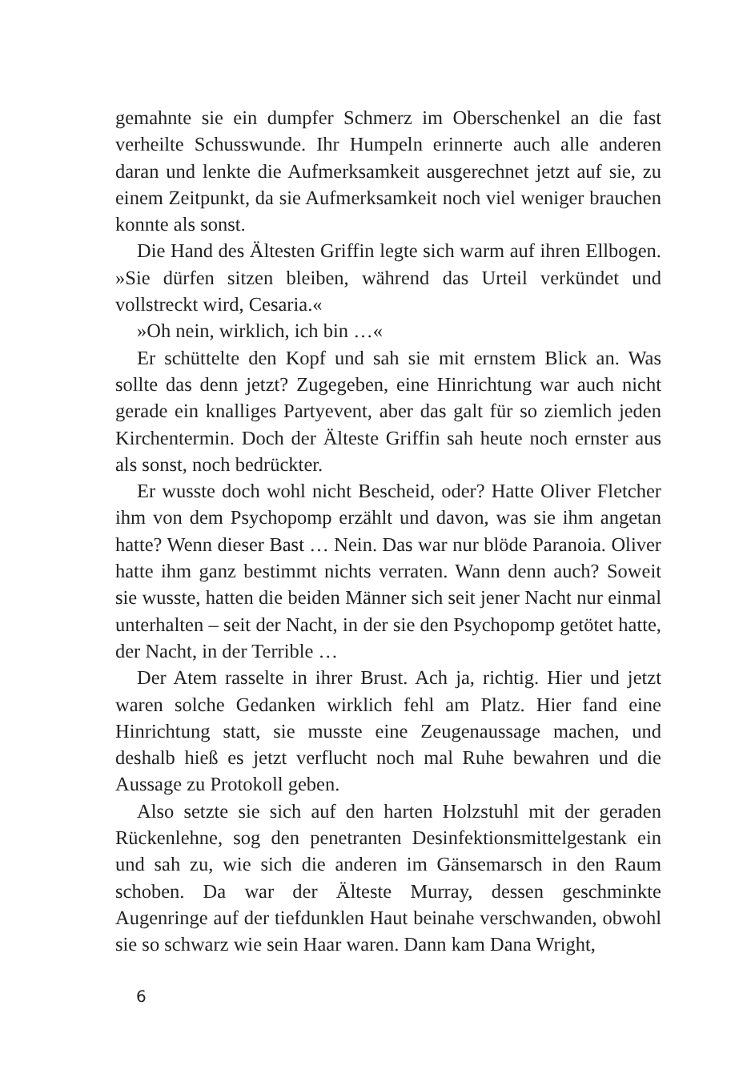gemahnte sie ein dumpfer Schmerz im Oberschenkel an die fast verheilte Schusswunde. Ihr Humpeln erinnerte auch alle anderen daran und lenkte die Aufmerksamkeit ausgerechnet jetzt auf sie, zu einem Zeitpunkt, da sie Aufmerksamkeit noch viel weniger brauchen konnte als sonst.
Die Hand des Ältesten Griffin legte sich warm auf ihren Ellbogen. »Sie dürfen sitzen bleiben, während das Urteil verkündet und vollstreckt wird, Cesaria.«
»Oh nein, wirklich, ich bin …«
Er schüttelte den Kopf und sah sie mit ernstem Blick an. Was sollte das denn jetzt? Zugegeben, eine Hinrichtung war auch nicht gerade ein knalliges Partyevent, aber das galt für so ziemlich jeden Kirchentermin. Doch der Älteste Griffin sah heute noch ernster aus als sonst, noch bedrückter.
Er wusste doch wohl nicht Bescheid, oder? Hatte Oliver Fletcher ihm von dem Psychopomp erzählt und davon, was sie ihm angetan hatte? Wenn dieser Bast … Nein. Das war nur blöde Paranoia. Oliver hatte ihm ganz bestimmt nichts verraten. Wann denn auch? Soweit sie wusste, hatten die beiden Männer sich seit jener Nacht nur einmal unterhalten – seit der Nacht, in der sie den Psychopomp getötet hatte, der Nacht, in der Terrible …
Der Atem rasselte in ihrer Brust. Ach ja, richtig. Hier und jetzt waren solche Gedanken wirklich fehl am Platz. Hier fand eine Hinrichtung statt, sie musste eine Zeugenaussage machen, und deshalb hieß es jetzt verflucht noch mal Ruhe bewahren und die Aussage zu Protokoll geben.
Also setzte sie sich auf den harten Holzstuhl mit der geraden Rückenlehne, sog den penetranten Desinfektionsmittelgestank ein und sah zu, wie sich die anderen im Gänsemarsch in den Raum schoben. Da war der Älteste Murray, dessen geschminkte Augenringe auf der tiefdunklen Haut beinahe verschwanden, obwohl sie so schwarz wie sein Haar waren. Dann kam Dana Wright,
6